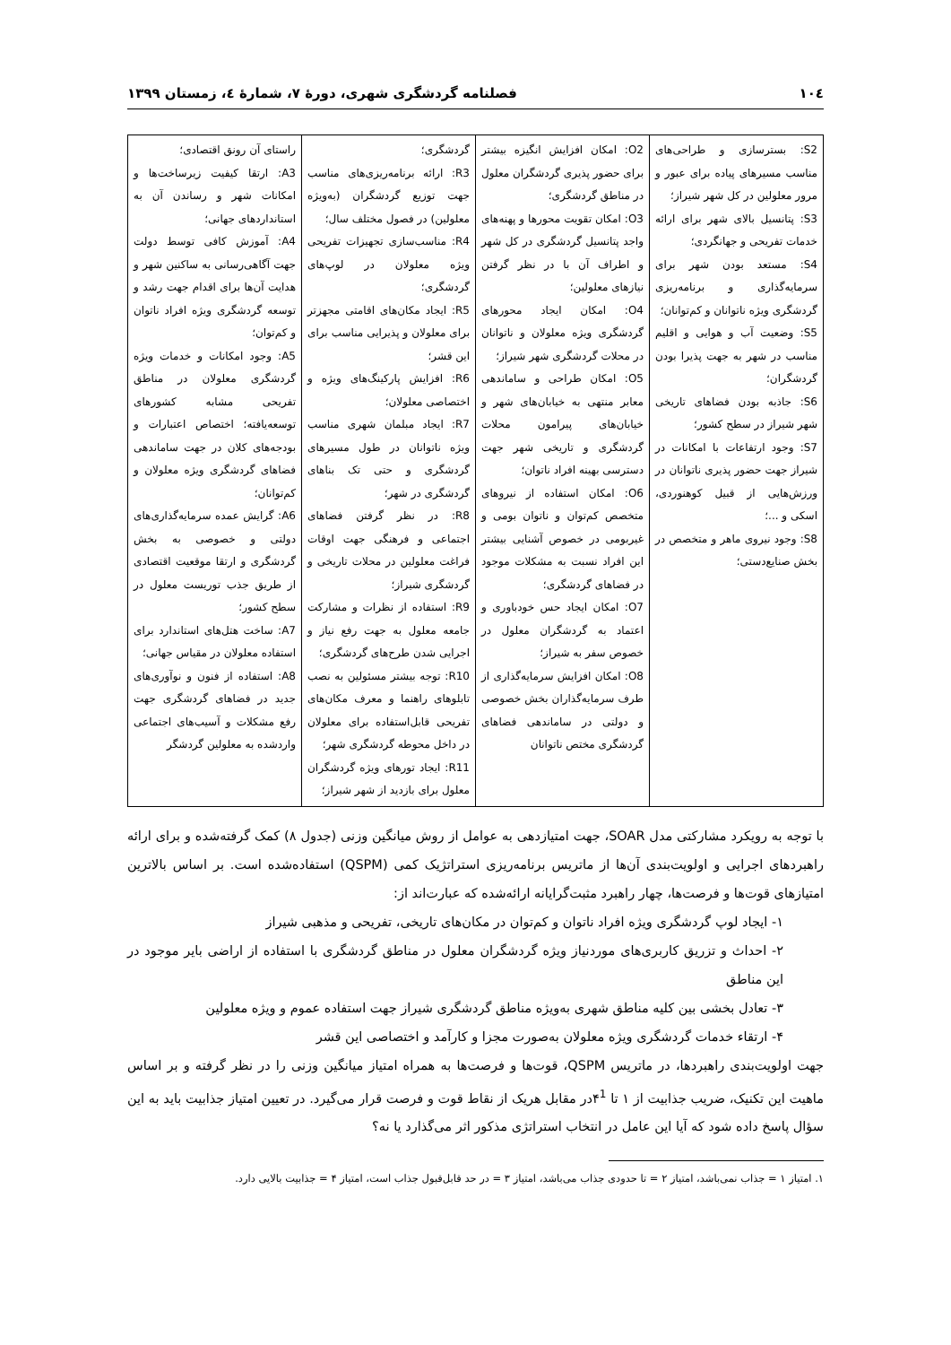۱۰٤ فصلنامه گردشگری شهری، دورهٔ ۷، شمارهٔ ٤، زمستان ۱۳۹۹
| S2: بسترسازی و طراحی‌های مناسب مسیرهای پیاده برای عبور و مرور معلولین در کل شهر شیراز؛ S3: پتانسیل بالای شهر برای ارائه خدمات تفریحی و جهانگردی؛ S4: مستعد بودن شهر برای سرمایه‌گذاری و برنامه‌ریزی گردشگری ویژه ناتوانان و کم‌توانان؛ S5: وضعیت آب و هوایی و اقلیم مناسب در شهر به جهت پذیرا بودن گردشگران؛ S6: جاذبه بودن فضاهای تاریخی شهر شیراز در سطح کشور؛ S7: وجود ارتفاعات با امکانات در شیراز جهت حضور پذیری ناتوانان در ورزش‌هایی از قبیل کوهنوردی، اسکی و ...؛ S8: وجود نیروی ماهر و متخصص در بخش صنایع‌دستی؛ | O2: امکان افزایش انگیزه بیشتر برای حضور پذیری گردشگران معلول در مناطق گردشگری؛ O3: امکان تقویت محورها و پهنه‌های واجد پتانسیل گردشگری در کل شهر و اطراف آن با در نظر گرفتن نیازهای معلولین؛ O4: امکان ایجاد محورهای گردشگری ویژه معلولان و ناتوانان در محلات گردشگری شهر شیراز؛ O5: امکان طراحی و ساماندهی معابر منتهی به خیابان‌های شهر و خیابان‌های پیرامون محلات گردشگری و تاریخی شهر جهت دسترسی بهینه افراد ناتوان؛ O6: امکان استفاده از نیروهای متخصص کم‌توان و ناتوان بومی و غیربومی در خصوص آشنایی بیشتر این افراد نسبت به مشکلات موجود در فضاهای گردشگری؛ O7: امکان ایجاد حس خودباوری و اعتماد به گردشگران معلول در خصوص سفر به شیراز؛ O8: امکان افزایش سرمایه‌گذاری از طرف سرمایه‌گذاران بخش خصوصی و دولتی در ساماندهی فضاهای گردشگری مختص ناتوانان | گردشگری؛ R3: ارائه برنامه‌ریزی‌های مناسب جهت توزیع گردشگران (به‌ویژه معلولین) در فصول مختلف سال؛ R4: مناسب‌سازی تجهیزات تفریحی ویژه معلولان در لوپ‌های گردشگری؛ R5: ایجاد مکان‌های اقامتی مجهزتر برای معلولان و پذیرایی مناسب برای این قشر؛ R6: افزایش پارکینگ‌های ویژه و اختصاصی معلولان؛ R7: ایجاد مبلمان شهری مناسب ویژه ناتوانان در طول مسیرهای گردشگری و حتی تک بناهای گردشگری در شهر؛ R8: در نظر گرفتن فضاهای اجتماعی و فرهنگی جهت اوقات فراغت معلولین در محلات تاریخی و گردشگری شیراز؛ R9: استفاده از نظرات و مشارکت جامعه معلول به جهت رفع نیاز و اجرایی شدن طرح‌های گردشگری؛ R10: توجه بیشتر مسئولین به نصب تابلوهای راهنما و معرف مکان‌های تفریحی قابل‌استفاده برای معلولان در داخل محوطه گردشگری شهر؛ R11: ایجاد تورهای ویژه گردشگران معلول برای بازدید از شهر شیراز؛ | راستای آن رونق اقتصادی؛ A3: ارتقا کیفیت زیرساخت‌ها و امکانات شهر و رساندن آن به استانداردهای جهانی؛ A4: آموزش کافی توسط دولت جهت آگاهی‌رسانی به ساکنین شهر و هدایت آن‌ها برای اقدام جهت رشد و توسعه گردشگری ویژه افراد ناتوان و کم‌توان؛ A5: وجود امکانات و خدمات ویژه گردشگری معلولان در مناطق تفریحی مشابه کشورهای توسعه‌یافته؛ اختصاص اعتبارات و بودجه‌های کلان در جهت ساماندهی فضاهای گردشگری ویژه معلولان و کم‌توانان؛ A6: گرایش عمده سرمایه‌گذاری‌های دولتی و خصوصی به بخش گردشگری و ارتقا موقعیت اقتصادی از طریق جذب توریست معلول در سطح کشور؛ A7: ساخت هتل‌های استاندارد برای استفاده معلولان در مقیاس جهانی؛ A8: استفاده از فنون و نوآوری‌های جدید در فضاهای گردشگری جهت رفع مشکلات و آسیب‌های اجتماعی واردشده به معلولین گردشگر |
با توجه به رویکرد مشارکتی مدل SOAR، جهت امتیازدهی به عوامل از روش میانگین وزنی (جدول ۸) کمک گرفته‌شده و برای ارائه راهبردهای اجرایی و اولویت‌بندی آن‌ها از ماتریس برنامه‌ریزی استراتژیک کمی (QSPM) استفاده‌شده است. بر اساس بالاترین امتیازهای قوت‌ها و فرصت‌ها، چهار راهبرد مثبت‌گرایانه ارائه‌شده که عبارت‌اند از:
۱- ایجاد لوپ گردشگری ویژه افراد ناتوان و کم‌توان در مکان‌های تاریخی، تفریحی و مذهبی شیراز
۲- احداث و تزریق کاربری‌های موردنیاز ویژه گردشگران معلول در مناطق گردشگری با استفاده از اراضی بایر موجود در این مناطق
۳- تعادل بخشی بین کلیه مناطق شهری به‌ویژه مناطق گردشگری شیراز جهت استفاده عموم و ویژه معلولین
۴- ارتقاء خدمات گردشگری ویژه معلولان به‌صورت مجزا و کارآمد و اختصاصی این قشر
جهت اولویت‌بندی راهبردها، در ماتریس QSPM، قوت‌ها و فرصت‌ها به همراه امتیاز میانگین وزنی را در نظر گرفته و بر اساس ماهیت این تکنیک، ضریب جذابیت از ۱ تا ۴<sup>1</sup>در مقابل هریک از نقاط قوت و فرصت قرار می‌گیرد. در تعیین امتیاز جذابیت باید به این سؤال پاسخ داده شود که آیا این عامل در انتخاب استراتژی مذکور اثر می‌گذارد یا نه؟
۱. امتیاز ۱ = جذاب نمی‌باشد، امتیاز ۲ = تا حدودی جذاب می‌باشد، امتیاز ۳ = در حد قابل‌قبول جذاب است، امتیاز ۴ = جذابیت بالایی دارد.